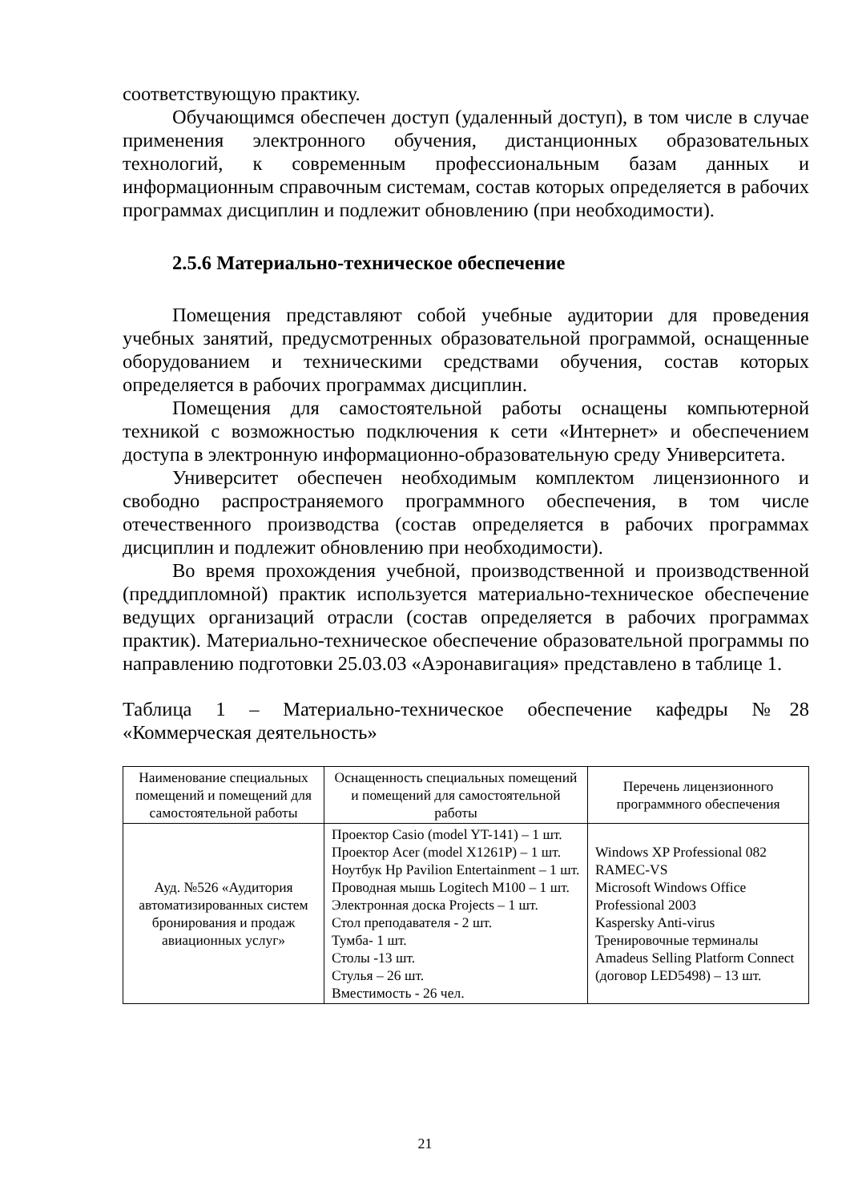соответствующую практику.
Обучающимся обеспечен доступ (удаленный доступ), в том числе в случае применения электронного обучения, дистанционных образовательных технологий, к современным профессиональным базам данных и информационным справочным системам, состав которых определяется в рабочих программах дисциплин и подлежит обновлению (при необходимости).
2.5.6 Материально-техническое обеспечение
Помещения представляют собой учебные аудитории для проведения учебных занятий, предусмотренных образовательной программой, оснащенные оборудованием и техническими средствами обучения, состав которых определяется в рабочих программах дисциплин.
Помещения для самостоятельной работы оснащены компьютерной техникой с возможностью подключения к сети «Интернет» и обеспечением доступа в электронную информационно-образовательную среду Университета.
Университет обеспечен необходимым комплектом лицензионного и свободно распространяемого программного обеспечения, в том числе отечественного производства (состав определяется в рабочих программах дисциплин и подлежит обновлению при необходимости).
Во время прохождения учебной, производственной и производственной (преддипломной) практик используется материально-техническое обеспечение ведущих организаций отрасли (состав определяется в рабочих программах практик). Материально-техническое обеспечение образовательной программы по направлению подготовки 25.03.03 «Аэронавигация» представлено в таблице 1.
Таблица 1 – Материально-техническое обеспечение кафедры №28 «Коммерческая деятельность»
| Наименование специальных помещений и помещений для самостоятельной работы | Оснащенность специальных помещений и помещений для самостоятельной работы | Перечень лицензионного программного обеспечения |
| --- | --- | --- |
| Ауд. №526 «Аудитория автоматизированных систем бронирования и продаж авиационных услуг» | Проектор Casio (model YT-141) – 1 шт. Проектор Acer (model X1261P) – 1 шт. Ноутбук Hp Pavilion Entertainment – 1 шт. Проводная мышь Logitech M100 – 1 шт. Электронная доска Projects – 1 шт. Стол преподавателя - 2 шт. Тумба- 1 шт. Столы -13 шт. Стулья – 26 шт. Вместимость - 26 чел. | Windows XP Professional 082 RAMEC-VS Microsoft Windows Office Professional 2003 Kaspersky Anti-virus Тренировочные терминалы Amadeus Selling Platform Connect (договор LED5498) – 13 шт. |
21